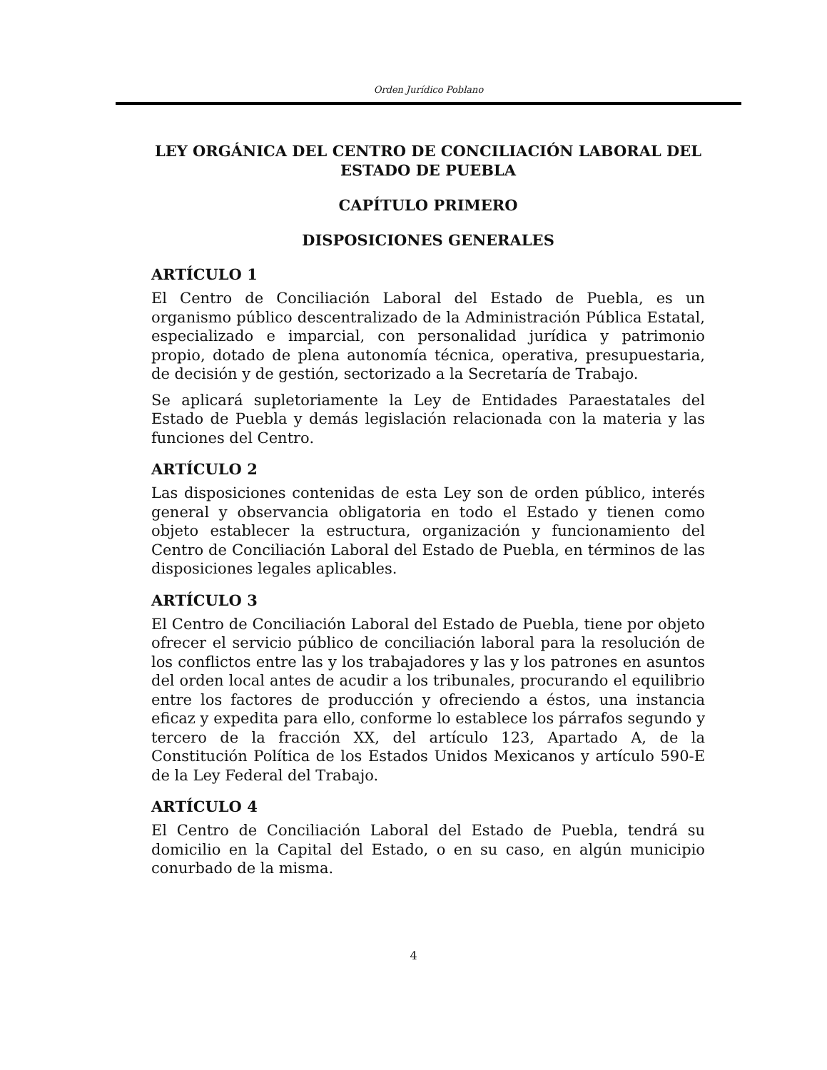Orden Jurídico Poblano
LEY ORGÁNICA DEL CENTRO DE CONCILIACIÓN LABORAL DEL ESTADO DE PUEBLA
CAPÍTULO PRIMERO
DISPOSICIONES GENERALES
ARTÍCULO 1
El Centro de Conciliación Laboral del Estado de Puebla, es un organismo público descentralizado de la Administración Pública Estatal, especializado e imparcial, con personalidad jurídica y patrimonio propio, dotado de plena autonomía técnica, operativa, presupuestaria, de decisión y de gestión, sectorizado a la Secretaría de Trabajo.
Se aplicará supletoriamente la Ley de Entidades Paraestatales del Estado de Puebla y demás legislación relacionada con la materia y las funciones del Centro.
ARTÍCULO 2
Las disposiciones contenidas de esta Ley son de orden público, interés general y observancia obligatoria en todo el Estado y tienen como objeto establecer la estructura, organización y funcionamiento del Centro de Conciliación Laboral del Estado de Puebla, en términos de las disposiciones legales aplicables.
ARTÍCULO 3
El Centro de Conciliación Laboral del Estado de Puebla, tiene por objeto ofrecer el servicio público de conciliación laboral para la resolución de los conflictos entre las y los trabajadores y las y los patrones en asuntos del orden local antes de acudir a los tribunales, procurando el equilibrio entre los factores de producción y ofreciendo a éstos, una instancia eficaz y expedita para ello, conforme lo establece los párrafos segundo y tercero de la fracción XX, del artículo 123, Apartado A, de la Constitución Política de los Estados Unidos Mexicanos y artículo 590-E de la Ley Federal del Trabajo.
ARTÍCULO 4
El Centro de Conciliación Laboral del Estado de Puebla, tendrá su domicilio en la Capital del Estado, o en su caso, en algún municipio conurbado de la misma.
4